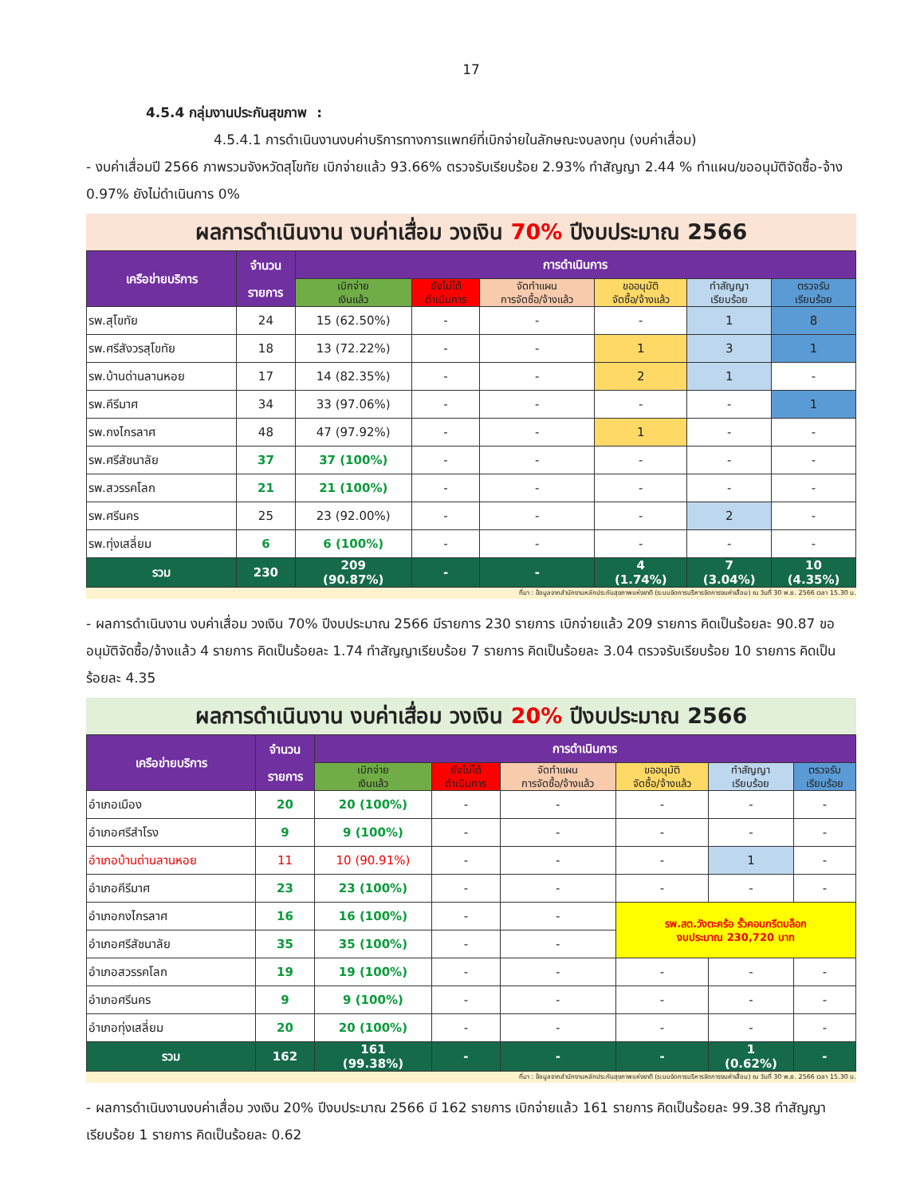17
4.5.4 กลุ่มงานประกันสุขภาพ :
4.5.4.1 การดำเนินงานงบค่าบริการทางการแพทย์ที่เบิกจ่ายในลักษณะงบลงทุน (งบค่าเสื่อม)
- งบค่าเสื่อมปี 2566 ภาพรวมจังหวัดสุโขทัย เบิกจ่ายแล้ว 93.66% ตรวจรับเรียบร้อย 2.93% ทำสัญญา 2.44 % ทำแผน/ขออนุมัติจัดซื้อ-จ้าง 0.97% ยังไม่ดำเนินการ 0%
ผลการดำเนินงาน งบค่าเสื่อม วงเงิน 70% ปีงบประมาณ 2566
| เครือข่ายบริการ | จำนวน รายการ | การดำเนินการ | | | | | |
| --- | --- | --- | --- | --- | --- | --- | --- |
| | | เบิกจ่าย เงินแล้ว | ยังไม่ได้ ดำเนินการ | จัดทำแผน การจัดซื้อ/จ้างแล้ว | ขออนุมัติ จัดซื้อ/จ้างแล้ว | ทำสัญญา เรียบร้อย | ตรวจรับ เรียบร้อย |
| รพ.สุโขทัย | 24 | 15 (62.50%) | - | - | - | 1 | 8 |
| รพ.ศรีสังวรสุโขทัย | 18 | 13 (72.22%) | - | - | 1 | 3 | 1 |
| รพ.บ้านด่านลานหอย | 17 | 14 (82.35%) | - | - | 2 | 1 | - |
| รพ.คีรีมาศ | 34 | 33 (97.06%) | - | - | - | - | 1 |
| รพ.กงไกรลาศ | 48 | 47 (97.92%) | - | - | 1 | - | - |
| รพ.ศรีสัชนาลัย | 37 | 37 (100%) | - | - | - | - | - |
| รพ.สวรรคโลก | 21 | 21 (100%) | - | - | - | - | - |
| รพ.ศรีนคร | 25 | 23 (92.00%) | - | - | - | 2 | - |
| รพ.ทุ่งเสลี่ยม | 6 | 6 (100%) | - | - | - | - | - |
| รวม | 230 | 209 (90.87%) | - | - | 4 (1.74%) | 7 (3.04%) | 10 (4.35%) |
ที่มา : ข้อมูลจากสำนักงานหลักประกันสุขภาพแห่งชาติ (ระบบจัดการบริหารจัดการงบค่าเสื่อม) ณ วันที่ 30 พ.ย. 2566 เวลา 15.30 น.
- ผลการดำเนินงาน งบค่าเสื่อม วงเงิน 70% ปีงบประมาณ 2566 มีรายการ 230 รายการ เบิกจ่ายแล้ว 209 รายการ คิดเป็นร้อยละ 90.87 ขออนุมัติจัดซื้อ/จ้างแล้ว 4 รายการ คิดเป็นร้อยละ 1.74 ทำสัญญาเรียบร้อย 7 รายการ คิดเป็นร้อยละ 3.04 ตรวจรับเรียบร้อย 10 รายการ คิดเป็นร้อยละ 4.35
ผลการดำเนินงาน งบค่าเสื่อม วงเงิน 20% ปีงบประมาณ 2566
| เครือข่ายบริการ | จำนวน รายการ | การดำเนินการ | | | | | |
| --- | --- | --- | --- | --- | --- | --- | --- |
| | | เบิกจ่าย เงินแล้ว | ยังไม่ได้ ดำเนินการ | จัดทำแผน การจัดซื้อ/จ้างแล้ว | ขออนุมัติ จัดซื้อ/จ้างแล้ว | ทำสัญญา เรียบร้อย | ตรวจรับ เรียบร้อย |
| อำเภอเมือง | 20 | 20 (100%) | - | - | - | - | - |
| อำเภอศรีสำโรง | 9 | 9 (100%) | - | - | - | - | - |
| อำเภอบ้านด่านลานหอย | 11 | 10 (90.91%) | - | - | - | 1 | - |
| อำเภอคีรีมาศ | 23 | 23 (100%) | - | - | - | - | - |
| อำเภอกงไกรลาศ | 16 | 16 (100%) | - | - | รพ.สต.วังตะคร้อ รั้วคอนกรีตบล็อก งบประมาณ 230,720 บาท | | |
| อำเภอศรีสัชนาลัย | 35 | 35 (100%) | - | - | | | |
| อำเภอสวรรคโลก | 19 | 19 (100%) | - | - | - | - | - |
| อำเภอศรีนคร | 9 | 9 (100%) | - | - | - | - | - |
| อำเภอทุ่งเสลี่ยม | 20 | 20 (100%) | - | - | - | - | - |
| รวม | 162 | 161 (99.38%) | - | - | - | 1 (0.62%) | - |
ที่มา : ข้อมูลจากสำนักงานหลักประกันสุขภาพแห่งชาติ (ระบบจัดการบริหารจัดการงบค่าเสื่อม) ณ วันที่ 30 พ.ย. 2566 เวลา 15.30 น.
- ผลการดำเนินงานงบค่าเสื่อม วงเงิน 20% ปีงบประมาณ 2566 มี 162 รายการ เบิกจ่ายแล้ว 161 รายการ คิดเป็นร้อยละ 99.38 ทำสัญญาเรียบร้อย 1 รายการ คิดเป็นร้อยละ 0.62